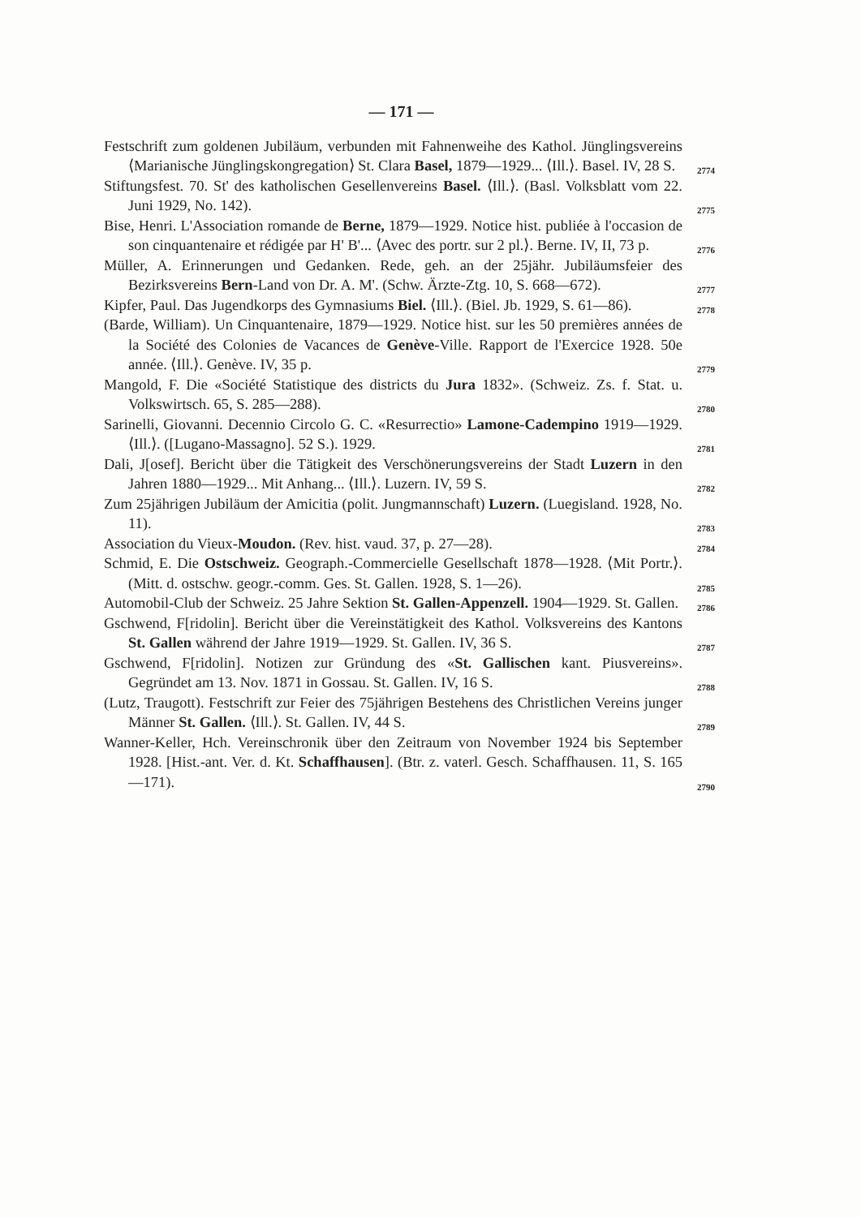— 171 —
Festschrift zum goldenen Jubiläum, verbunden mit Fahnenweihe des Kathol. Jünglingsvereins ⟨Marianische Jünglingskongregation⟩ St. Clara Basel, 1879—1929... ⟨Ill.⟩. Basel. IV, 28 S. 2774
Stiftungsfest. 70. St' des katholischen Gesellenvereins Basel. ⟨Ill.⟩. (Basl. Volksblatt vom 22. Juni 1929, No. 142). 2775
Bise, Henri. L'Association romande de Berne, 1879—1929. Notice hist. publiée à l'occasion de son cinquantenaire et rédigée par H' B'... ⟨Avec des portr. sur 2 pl.⟩. Berne. IV, II, 73 p. 2776
Müller, A. Erinnerungen und Gedanken. Rede, geh. an der 25jähr. Jubiläumsfeier des Bezirksvereins Bern-Land von Dr. A. M'. (Schw. Ärzte-Ztg. 10, S. 668—672). 2777
Kipfer, Paul. Das Jugendkorps des Gymnasiums Biel. ⟨Ill.⟩. (Biel. Jb. 1929, S. 61—86). 2778
(Barde, William). Un Cinquantenaire, 1879—1929. Notice hist. sur les 50 premières années de la Société des Colonies de Vacances de Genève-Ville. Rapport de l'Exercice 1928. 50e année. ⟨Ill.⟩. Genève. IV, 35 p. 2779
Mangold, F. Die «Société Statistique des districts du Jura 1832». (Schweiz. Zs. f. Stat. u. Volkswirtsch. 65, S. 285—288). 2780
Sarinelli, Giovanni. Decennio Circolo G. C. «Resurrectio» Lamone-Cadempino 1919—1929. ⟨Ill.⟩. ([Lugano-Massagno]. 52 S.). 1929. 2781
Dali, J[osef]. Bericht über die Tätigkeit des Verschönerungsvereins der Stadt Luzern in den Jahren 1880—1929... Mit Anhang... ⟨Ill.⟩. Luzern. IV, 59 S. 2782
Zum 25jährigen Jubiläum der Amicitia (polit. Jungmannschaft) Luzern. (Luegisland. 1928, No. 11). 2783
Association du Vieux-Moudon. (Rev. hist. vaud. 37, p. 27—28). 2784
Schmid, E. Die Ostschweiz. Geograph.-Commercielle Gesellschaft 1878—1928. ⟨Mit Portr.⟩. (Mitt. d. ostschw. geogr.-comm. Ges. St. Gallen. 1928, S. 1—26). 2785
Automobil-Club der Schweiz. 25 Jahre Sektion St. Gallen-Appenzell. 1904—1929. St. Gallen. 2786
Gschwend, F[ridolin]. Bericht über die Vereinstätigkeit des Kathol. Volksvereins des Kantons St. Gallen während der Jahre 1919—1929. St. Gallen. IV, 36 S. 2787
Gschwend, F[ridolin]. Notizen zur Gründung des «St. Gallischen kant. Piusvereins». Gegründet am 13. Nov. 1871 in Gossau. St. Gallen. IV, 16 S. 2788
(Lutz, Traugott). Festschrift zur Feier des 75jährigen Bestehens des Christlichen Vereins junger Männer St. Gallen. ⟨Ill.⟩. St. Gallen. IV, 44 S. 2789
Wanner-Keller, Hch. Vereinschronik über den Zeitraum von November 1924 bis September 1928. [Hist.-ant. Ver. d. Kt. Schaffhausen]. (Btr. z. vaterl. Gesch. Schaffhausen. 11, S. 165—171). 2790